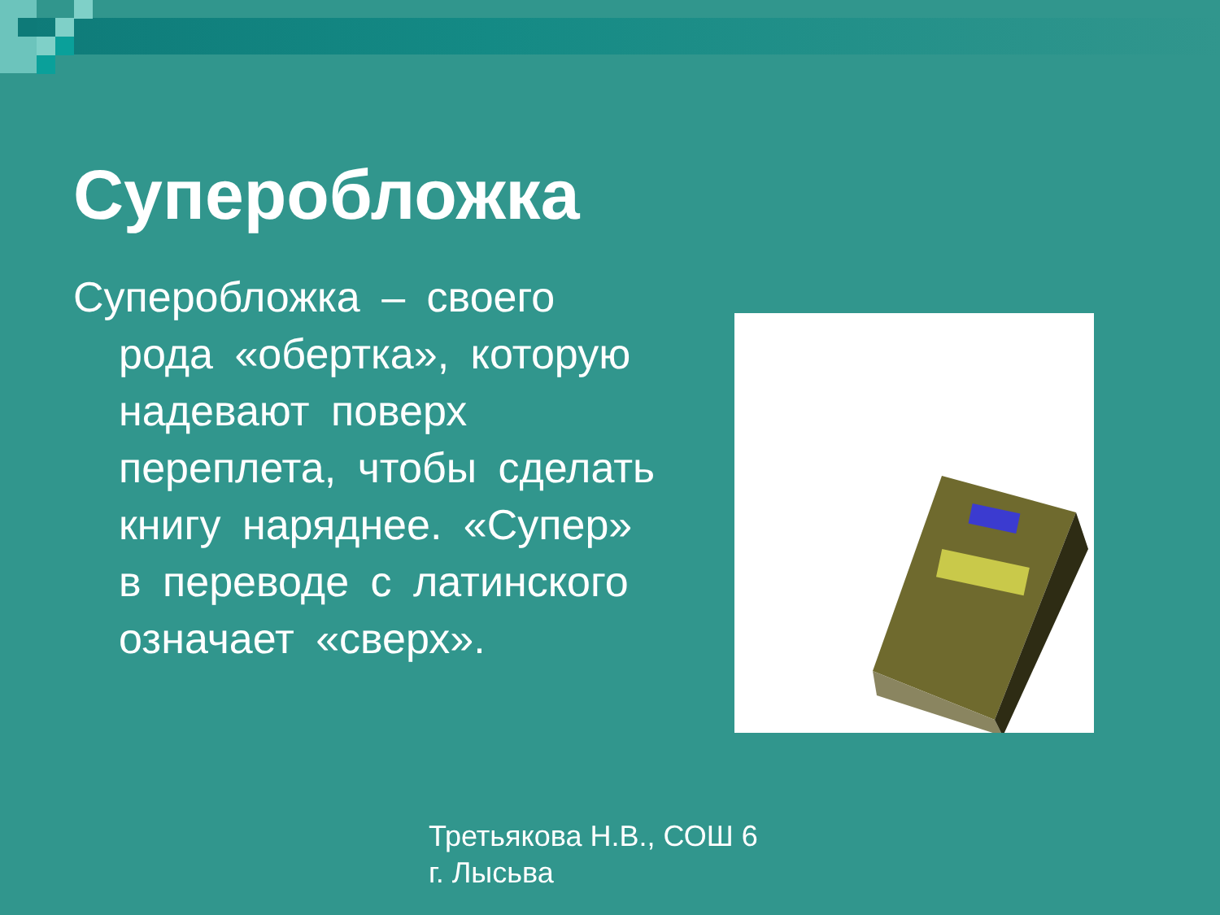Суперобложка
Суперобложка – своего рода «обертка», которую надевают поверх переплета, чтобы сделать книгу наряднее. «Супер» в переводе с латинского означает «сверх».
Третьякова Н.В., СОШ 6
г. Лысьва